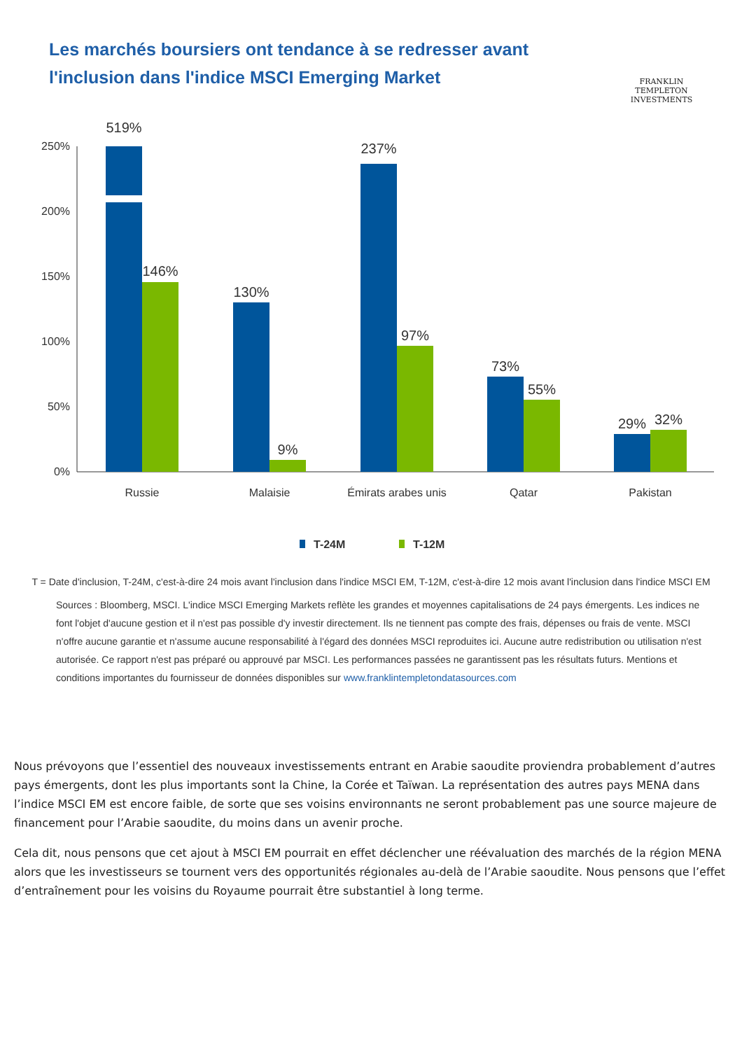Les marchés boursiers ont tendance à se redresser avant l'inclusion dans l'indice MSCI Emerging Market
FRANKLIN TEMPLETON
INVESTMENTS
250%
200%
150%
100%
50%
0%
519%
146%
130%
9%
237%
97%
73%
55%
29%
32%
Russie
Malaisie
Émirats arabes unis
Qatar
Pakistan
T-24M
T-12M
T = Date d'inclusion, T-24M, c'est-à-dire 24 mois avant l'inclusion dans l'indice MSCI EM, T-12M, c'est-à-dire 12 mois avant l'inclusion dans l'indice MSCI EM
Sources : Bloomberg, MSCI. L'indice MSCI Emerging Markets reflète les grandes et moyennes capitalisations de 24 pays émergents. Les indices ne font l'objet d'aucune gestion et il n'est pas possible d'y investir directement. Ils ne tiennent pas compte des frais, dépenses ou frais de vente. MSCI n'offre aucune garantie et n'assume aucune responsabilité à l'égard des données MSCI reproduites ici. Aucune autre redistribution ou utilisation n'est autorisée. Ce rapport n'est pas préparé ou approuvé par MSCI. Les performances passées ne garantissent pas les résultats futurs. Mentions et conditions importantes du fournisseur de données disponibles sur www.franklintempletondatasources.com
Nous prévoyons que l’essentiel des nouveaux investissements entrant en Arabie saoudite proviendra probablement d’autres pays émergents, dont les plus importants sont la Chine, la Corée et Taïwan. La représentation des autres pays MENA dans l’indice MSCI EM est encore faible, de sorte que ses voisins environnants ne seront probablement pas une source majeure de financement pour l’Arabie saoudite, du moins dans un avenir proche.
Cela dit, nous pensons que cet ajout à MSCI EM pourrait en effet déclencher une réévaluation des marchés de la région MENA alors que les investisseurs se tournent vers des opportunités régionales au-delà de l’Arabie saoudite. Nous pensons que l’effet d’entraînement pour les voisins du Royaume pourrait être substantiel à long terme.